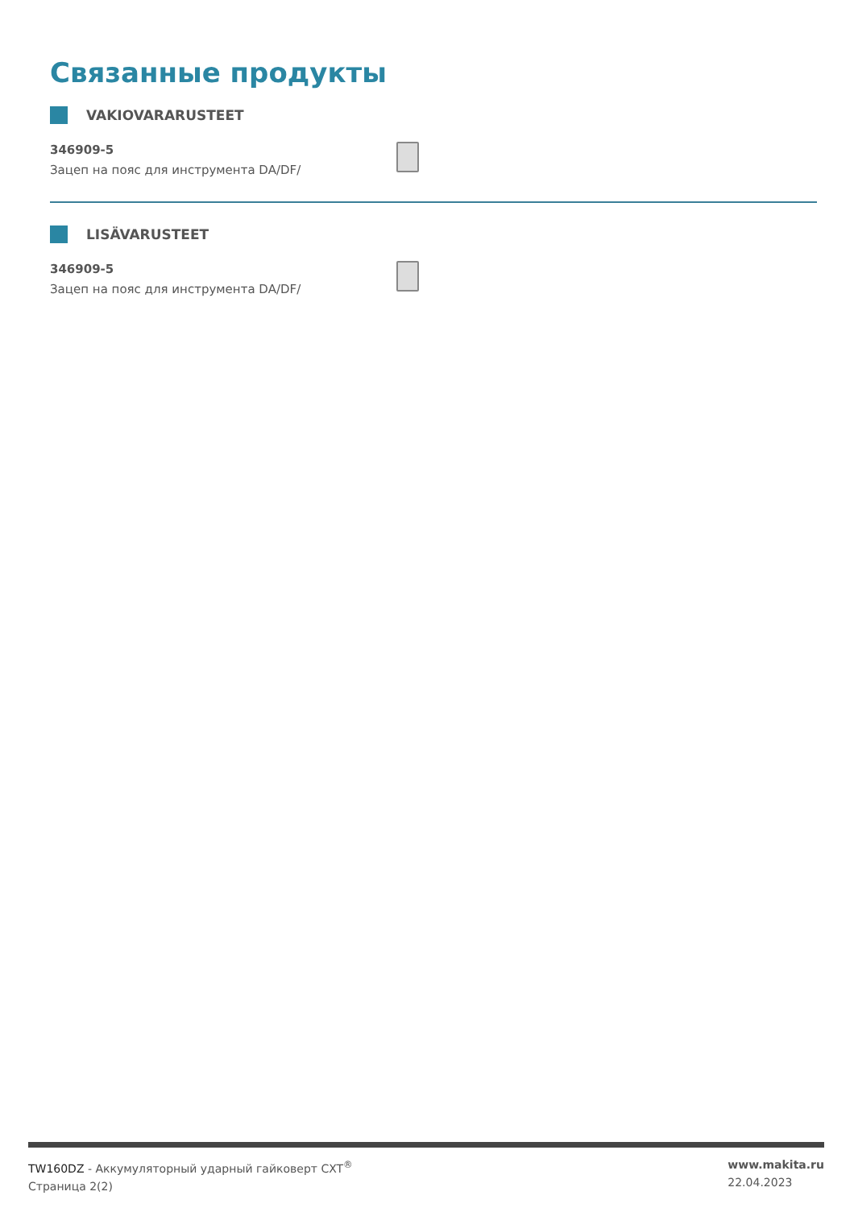Связанные продукты
VAKIOVARARUSTEET
346909-5
Зацеп на пояс для инструмента DA/DF/
LISÄVARUSTEET
346909-5
Зацеп на пояс для инструмента DA/DF/
TW160DZ - Аккумуляторный ударный гайковерт CXT<sup>®</sup>
Страница 2(2)
www.makita.ru
22.04.2023